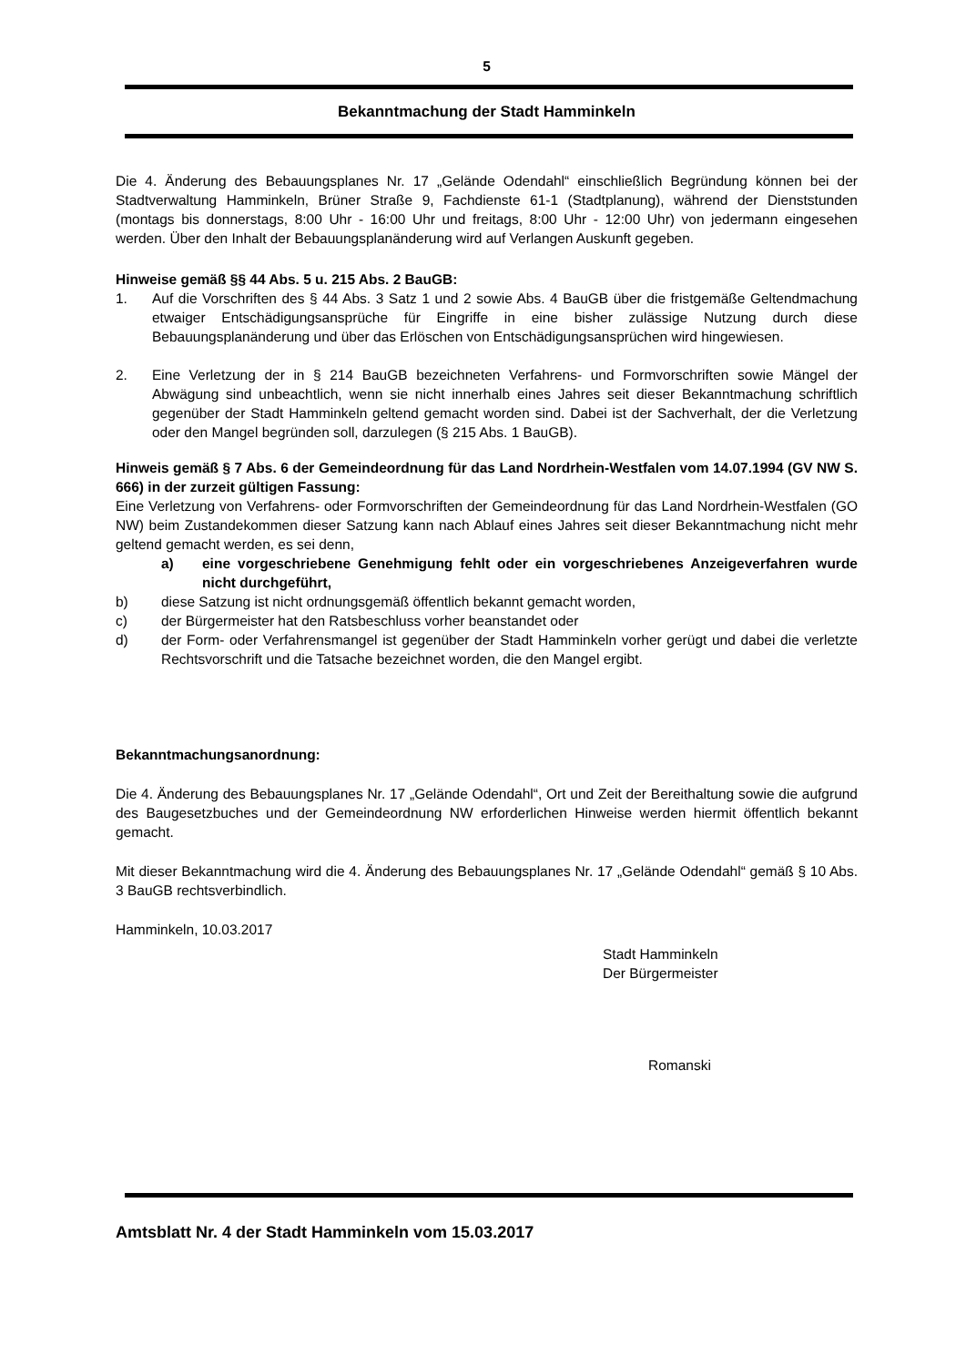5
Bekanntmachung der Stadt Hamminkeln
Die 4. Änderung des Bebauungsplanes Nr. 17 „Gelände Odendahl“ einschließlich Begründung können bei der Stadtverwaltung Hamminkeln, Brüner Straße 9, Fachdienste 61-1 (Stadtplanung), während der Dienststunden (montags bis donnerstags, 8:00 Uhr - 16:00 Uhr und freitags, 8:00 Uhr - 12:00 Uhr) von jedermann eingesehen werden. Über den Inhalt der Bebauungsplanänderung wird auf Verlangen Auskunft gegeben.
Hinweise gemäß §§ 44 Abs. 5 u. 215 Abs. 2 BauGB:
1. Auf die Vorschriften des § 44 Abs. 3 Satz 1 und 2 sowie Abs. 4 BauGB über die fristgemäße Geltendmachung etwaiger Entschädigungsansprüche für Eingriffe in eine bisher zulässige Nutzung durch diese Bebauungsplanänderung und über das Erlöschen von Entschädigungsansprüchen wird hingewiesen.
2. Eine Verletzung der in § 214 BauGB bezeichneten Verfahrens- und Formvorschriften sowie Mängel der Abwägung sind unbeachtlich, wenn sie nicht innerhalb eines Jahres seit dieser Bekanntmachung schriftlich gegenüber der Stadt Hamminkeln geltend gemacht worden sind. Dabei ist der Sachverhalt, der die Verletzung oder den Mangel begründen soll, darzulegen (§ 215 Abs. 1 BauGB).
Hinweis gemäß § 7 Abs. 6 der Gemeindeordnung für das Land Nordrhein-Westfalen vom 14.07.1994 (GV NW S. 666) in der zurzeit gültigen Fassung:
Eine Verletzung von Verfahrens- oder Formvorschriften der Gemeindeordnung für das Land Nordrhein-Westfalen (GO NW) beim Zustandekommen dieser Satzung kann nach Ablauf eines Jahres seit dieser Bekanntmachung nicht mehr geltend gemacht werden, es sei denn,
a) eine vorgeschriebene Genehmigung fehlt oder ein vorgeschriebenes Anzeigeverfahren wurde nicht durchgeführt,
b) diese Satzung ist nicht ordnungsgemäß öffentlich bekannt gemacht worden,
c) der Bürgermeister hat den Ratsbeschluss vorher beanstandet oder
d) der Form- oder Verfahrensmangel ist gegenüber der Stadt Hamminkeln vorher gerügt und dabei die verletzte Rechtsvorschrift und die Tatsache bezeichnet worden, die den Mangel ergibt.
Bekanntmachungsanordnung:
Die 4. Änderung des Bebauungsplanes Nr. 17 „Gelände Odendahl“, Ort und Zeit der Bereithaltung sowie die aufgrund des Baugesetzbuches und der Gemeindeordnung NW erforderlichen Hinweise werden hiermit öffentlich bekannt gemacht.
Mit dieser Bekanntmachung wird die 4. Änderung des Bebauungsplanes Nr. 17 „Gelände Odendahl“ gemäß § 10 Abs. 3 BauGB rechtsverbindlich.
Hamminkeln, 10.03.2017
Stadt Hamminkeln
Der Bürgermeister
Romanski
Amtsblatt Nr. 4 der Stadt Hamminkeln vom 15.03.2017